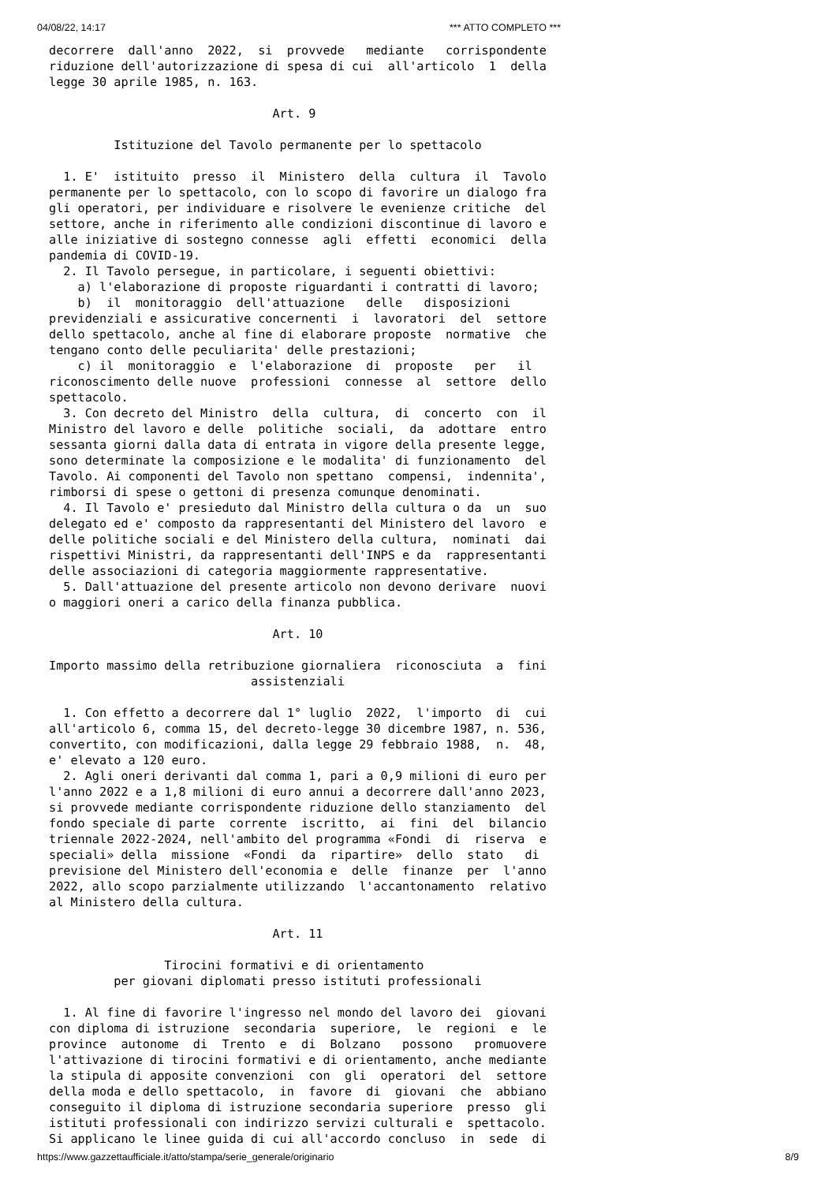04/08/22, 14:17 *** ATTO COMPLETO ***
decorrere  dall'anno  2022,  si  provvede   mediante   corrispondente
riduzione dell'autorizzazione di spesa di cui  all'articolo  1  della
legge 30 aprile 1985, n. 163.

                               Art. 9

         Istituzione del Tavolo permanente per lo spettacolo

  1. E'  istituito  presso  il  Ministero  della  cultura  il  Tavolo
permanente per lo spettacolo, con lo scopo di favorire un dialogo fra
gli operatori, per individuare e risolvere le evenienze critiche  del
settore, anche in riferimento alle condizioni discontinue di lavoro e
alle iniziative di sostegno connesse  agli  effetti  economici  della
pandemia di COVID-19.
  2. Il Tavolo persegue, in particolare, i seguenti obiettivi:
    a) l'elaborazione di proposte riguardanti i contratti di lavoro;
    b)  il  monitoraggio  dell'attuazione   delle   disposizioni
previdenziali e assicurative concernenti  i  lavoratori  del  settore
dello spettacolo, anche al fine di elaborare proposte  normative  che
tengano conto delle peculiarita' delle prestazioni;
    c) il  monitoraggio  e  l'elaborazione  di  proposte   per   il
riconoscimento delle nuove  professioni  connesse  al  settore  dello
spettacolo.
  3. Con decreto del Ministro  della  cultura,  di  concerto  con  il
Ministro del lavoro e delle  politiche  sociali,  da  adottare  entro
sessanta giorni dalla data di entrata in vigore della presente legge,
sono determinate la composizione e le modalita' di funzionamento  del
Tavolo. Ai componenti del Tavolo non spettano  compensi,  indennita',
rimborsi di spese o gettoni di presenza comunque denominati.
  4. Il Tavolo e' presieduto dal Ministro della cultura o da  un  suo
delegato ed e' composto da rappresentanti del Ministero del lavoro  e
delle politiche sociali e del Ministero della cultura,  nominati  dai
rispettivi Ministri, da rappresentanti dell'INPS e da  rappresentanti
delle associazioni di categoria maggiormente rappresentative.
  5. Dall'attuazione del presente articolo non devono derivare  nuovi
o maggiori oneri a carico della finanza pubblica.

                               Art. 10

Importo massimo della retribuzione giornaliera  riconosciuta  a  fini
                            assistenziali

  1. Con effetto a decorrere dal 1° luglio  2022,  l'importo  di  cui
all'articolo 6, comma 15, del decreto-legge 30 dicembre 1987, n. 536,
convertito, con modificazioni, dalla legge 29 febbraio 1988,  n.  48,
e' elevato a 120 euro.
  2. Agli oneri derivanti dal comma 1, pari a 0,9 milioni di euro per
l'anno 2022 e a 1,8 milioni di euro annui a decorrere dall'anno 2023,
si provvede mediante corrispondente riduzione dello stanziamento  del
fondo speciale di parte  corrente  iscritto,  ai  fini  del  bilancio
triennale 2022-2024, nell'ambito del programma «Fondi  di  riserva  e
speciali» della  missione  «Fondi  da  ripartire»  dello  stato   di
previsione del Ministero dell'economia e  delle  finanze  per  l'anno
2022, allo scopo parzialmente utilizzando  l'accantonamento  relativo
al Ministero della cultura.

                               Art. 11

                Tirocini formativi e di orientamento
         per giovani diplomati presso istituti professionali

  1. Al fine di favorire l'ingresso nel mondo del lavoro dei  giovani
con diploma di istruzione  secondaria  superiore,  le  regioni  e  le
province  autonome  di  Trento  e  di  Bolzano   possono   promuovere
l'attivazione di tirocini formativi e di orientamento, anche mediante
la stipula di apposite convenzioni  con  gli  operatori  del  settore
della moda e dello spettacolo,  in  favore  di  giovani  che  abbiano
conseguito il diploma di istruzione secondaria superiore  presso  gli
istituti professionali con indirizzo servizi culturali e  spettacolo.
Si applicano le linee guida di cui all'accordo concluso  in  sede  di
https://www.gazzettaufficiale.it/atto/stampa/serie_generale/originario 8/9